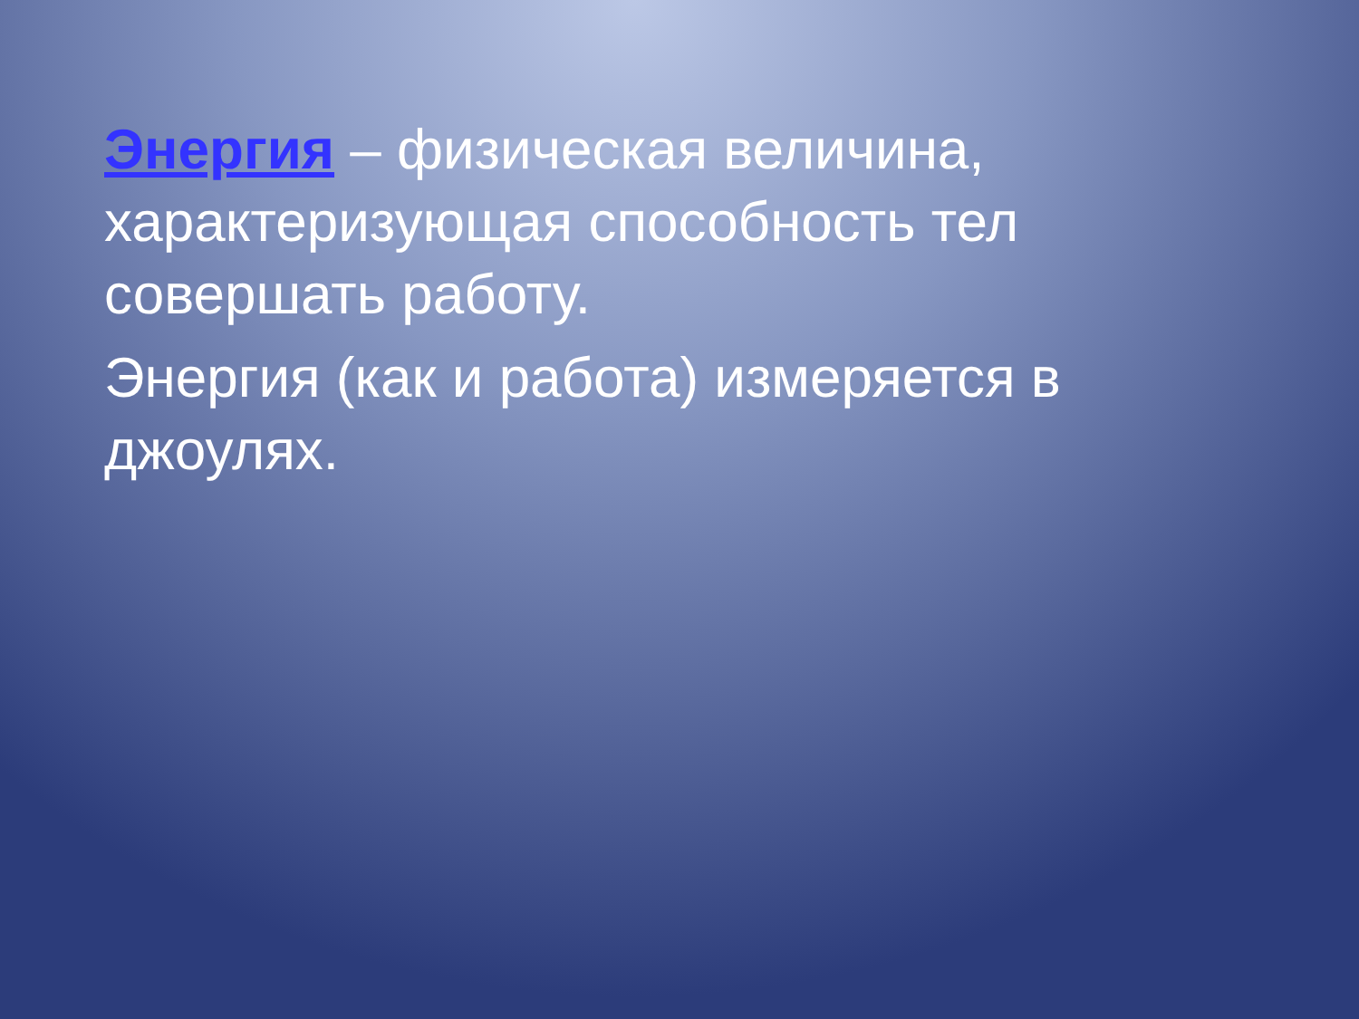Энергия – физическая величина, характеризующая способность тел совершать работу.
Энергия (как и работа) измеряется в джоулях.